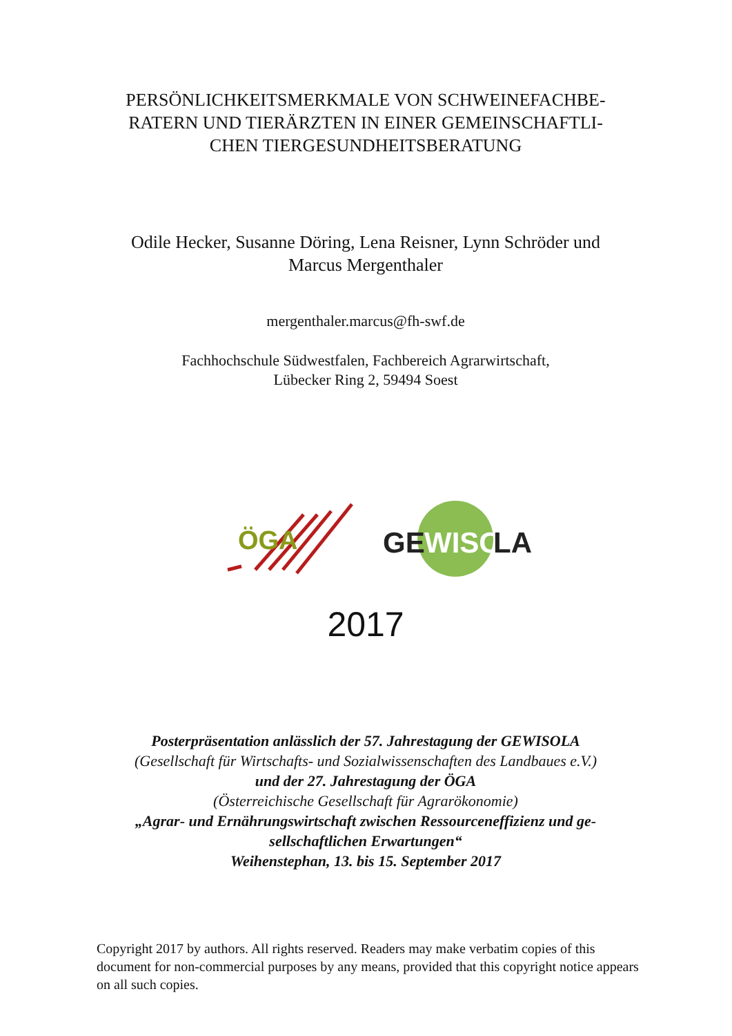PERSÖNLICHKEITSMERKMALE VON SCHWEINEFACHBE-
RATERN UND TIERÄRZTEN IN EINER GEMEINSCHAFTLI-
CHEN TIERGESUNDHEITSBERATUNG
Odile Hecker, Susanne Döring, Lena Reisner, Lynn Schröder und
Marcus Mergenthaler
mergenthaler.marcus@fh-swf.de
Fachhochschule Südwestfalen, Fachbereich Agrarwirtschaft,
Lübecker Ring 2, 59494 Soest
ÖGA
GE
WISO
LA
2017
Posterpräsentation anlässlich der 57. Jahrestagung der GEWISOLA
(Gesellschaft für Wirtschafts- und Sozialwissenschaften des Landbaues e.V.)
und der 27. Jahrestagung der ÖGA
(Österreichische Gesellschaft für Agrarökonomie)
„Agrar- und Ernährungswirtschaft zwischen Ressourceneffizienz und ge-
sellschaftlichen Erwartungen“
Weihenstephan, 13. bis 15. September 2017
Copyright 2017 by authors. All rights reserved. Readers may make verbatim copies of this document for non-commercial purposes by any means, provided that this copyright notice appears on all such copies.